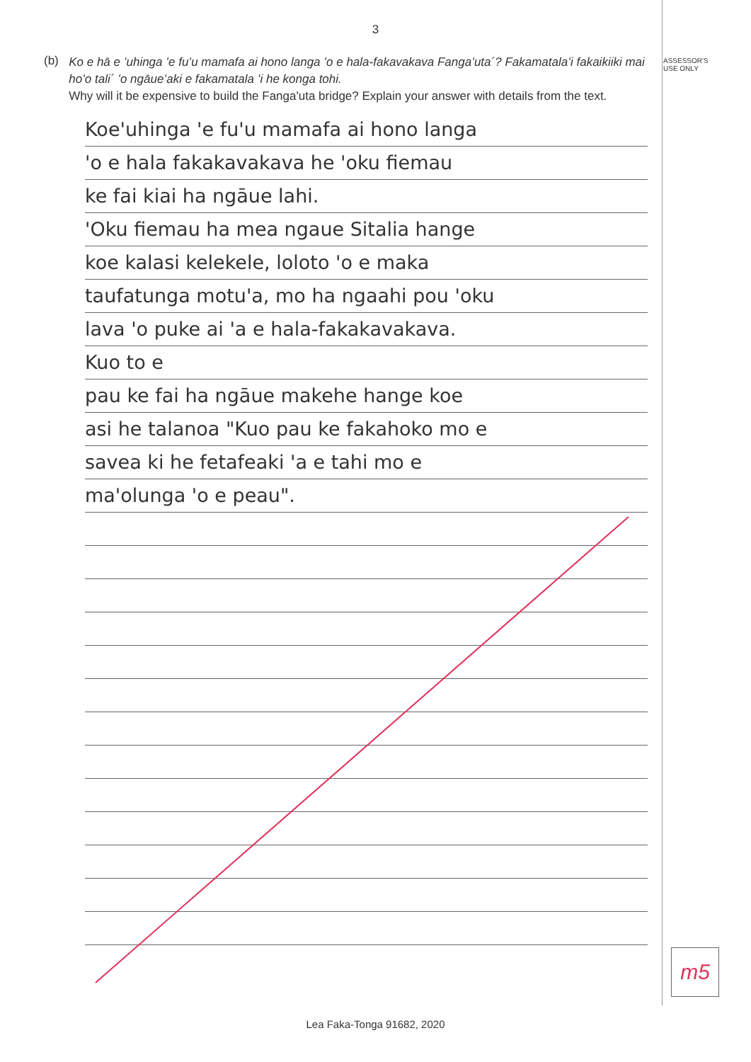ASSESSOR'S
USE ONLY
3
(b)
Ko e hā e ʻuhinga ʻe fuʻu mamafa ai hono langa ʻo e hala-fakavakava Fangaʻuta´? Fakamatalaʻi fakaikiiki mai hoʻo tali´ ʻo ngāueʻaki e fakamatala ʻi he konga tohi.
Why will it be expensive to build the Fanga'uta bridge? Explain your answer with details from the text.
Koe'uhinga 'e fu'u mamafa ai hono langa
'o e hala fakakavakava he 'oku fiemau
ke fai kiai ha ngāue lahi.
'Oku fiemau ha mea ngaue Sitalia hange
koe kalasi kelekele, loloto 'o e maka
taufatunga motu'a, mo ha ngaahi pou 'oku
lava 'o puke ai 'a e hala-fakakavakava.
Kuo to e
pau ke fai ha ngāue makehe hange koe
asi he talanoa "Kuo pau ke fakahoko mo e
savea ki he fetafeaki 'a e tahi mo e
ma'olunga 'o e peau".
m5
Lea Faka-Tonga 91682, 2020